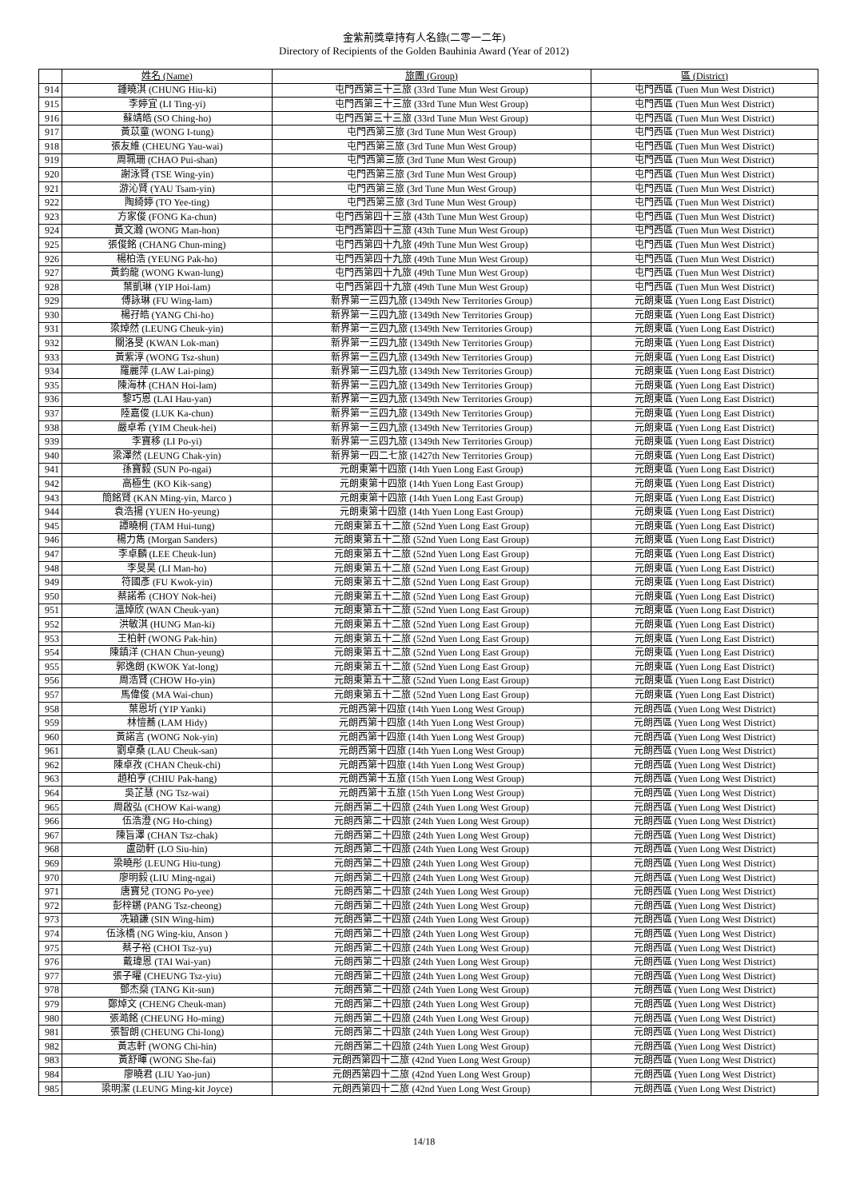金紫荊獎章持有人名錄(二零一二年)
Directory of Recipients of the Golden Bauhinia Award (Year of 2012)
| | 姓名 (Name) | 旅團 (Group) | 區 (District) |
| --- | --- | --- | --- |
| 914 | 鍾曉淇 (CHUNG Hiu-ki) | 屯門西第三十三旅 (33rd Tune Mun West Group) | 屯門西區 (Tuen Mun West District) |
| 915 | 李婷宜 (LI Ting-yi) | 屯門西第三十三旅 (33rd Tune Mun West Group) | 屯門西區 (Tuen Mun West District) |
| 916 | 蘇靖皓 (SO Ching-ho) | 屯門西第三十三旅 (33rd Tune Mun West Group) | 屯門西區 (Tuen Mun West District) |
| 917 | 黃苡童 (WONG I-tung) | 屯門西第三旅 (3rd Tune Mun West Group) | 屯門西區 (Tuen Mun West District) |
| 918 | 張友維 (CHEUNG Yau-wai) | 屯門西第三旅 (3rd Tune Mun West Group) | 屯門西區 (Tuen Mun West District) |
| 919 | 周珮珊 (CHAO Pui-shan) | 屯門西第三旅 (3rd Tune Mun West Group) | 屯門西區 (Tuen Mun West District) |
| 920 | 謝泳賢 (TSE Wing-yin) | 屯門西第三旅 (3rd Tune Mun West Group) | 屯門西區 (Tuen Mun West District) |
| 921 | 游沁賢 (YAU Tsam-yin) | 屯門西第三旅 (3rd Tune Mun West Group) | 屯門西區 (Tuen Mun West District) |
| 922 | 陶綺婷 (TO Yee-ting) | 屯門西第三旅 (3rd Tune Mun West Group) | 屯門西區 (Tuen Mun West District) |
| 923 | 方家俊 (FONG Ka-chun) | 屯門西第四十三旅 (43th Tune Mun West Group) | 屯門西區 (Tuen Mun West District) |
| 924 | 黃文瀚 (WONG Man-hon) | 屯門西第四十三旅 (43th Tune Mun West Group) | 屯門西區 (Tuen Mun West District) |
| 925 | 張俊銘 (CHANG Chun-ming) | 屯門西第四十九旅 (49th Tune Mun West Group) | 屯門西區 (Tuen Mun West District) |
| 926 | 楊柏浩 (YEUNG Pak-ho) | 屯門西第四十九旅 (49th Tune Mun West Group) | 屯門西區 (Tuen Mun West District) |
| 927 | 黃鈞龍 (WONG Kwan-lung) | 屯門西第四十九旅 (49th Tune Mun West Group) | 屯門西區 (Tuen Mun West District) |
| 928 | 葉凱琳 (YIP Hoi-lam) | 屯門西第四十九旅 (49th Tune Mun West Group) | 屯門西區 (Tuen Mun West District) |
| 929 | 傅詠琳 (FU Wing-lam) | 新界第一三四九旅 (1349th New Territories Group) | 元朗東區 (Yuen Long East District) |
| 930 | 楊孖皓 (YANG Chi-ho) | 新界第一三四九旅 (1349th New Territories Group) | 元朗東區 (Yuen Long East District) |
| 931 | 梁焯然 (LEUNG Cheuk-yin) | 新界第一三四九旅 (1349th New Territories Group) | 元朗東區 (Yuen Long East District) |
| 932 | 關洛旻 (KWAN Lok-man) | 新界第一三四九旅 (1349th New Territories Group) | 元朗東區 (Yuen Long East District) |
| 933 | 黃紫淳 (WONG Tsz-shun) | 新界第一三四九旅 (1349th New Territories Group) | 元朗東區 (Yuen Long East District) |
| 934 | 羅麗萍 (LAW Lai-ping) | 新界第一三四九旅 (1349th New Territories Group) | 元朗東區 (Yuen Long East District) |
| 935 | 陳海林 (CHAN Hoi-lam) | 新界第一三四九旅 (1349th New Territories Group) | 元朗東區 (Yuen Long East District) |
| 936 | 黎巧恩 (LAI Hau-yan) | 新界第一三四九旅 (1349th New Territories Group) | 元朗東區 (Yuen Long East District) |
| 937 | 陸嘉俊 (LUK Ka-chun) | 新界第一三四九旅 (1349th New Territories Group) | 元朗東區 (Yuen Long East District) |
| 938 | 嚴卓希 (YIM Cheuk-hei) | 新界第一三四九旅 (1349th New Territories Group) | 元朗東區 (Yuen Long East District) |
| 939 | 李寶移 (LI Po-yi) | 新界第一三四九旅 (1349th New Territories Group) | 元朗東區 (Yuen Long East District) |
| 940 | 梁澤然 (LEUNG Chak-yin) | 新界第一四二七旅 (1427th New Territories Group) | 元朗東區 (Yuen Long East District) |
| 941 | 孫寶毅 (SUN Po-ngai) | 元朗東第十四旅 (14th Yuen Long East Group) | 元朗東區 (Yuen Long East District) |
| 942 | 高極生 (KO Kik-sang) | 元朗東第十四旅 (14th Yuen Long East Group) | 元朗東區 (Yuen Long East District) |
| 943 | 簡銘賢 (KAN Ming-yin, Marco ) | 元朗東第十四旅 (14th Yuen Long East Group) | 元朗東區 (Yuen Long East District) |
| 944 | 袁浩揚 (YUEN Ho-yeung) | 元朗東第十四旅 (14th Yuen Long East Group) | 元朗東區 (Yuen Long East District) |
| 945 | 譚曉桐 (TAM Hui-tung) | 元朗東第五十二旅 (52nd Yuen Long East Group) | 元朗東區 (Yuen Long East District) |
| 946 | 楊力雋 (Morgan Sanders) | 元朗東第五十二旅 (52nd Yuen Long East Group) | 元朗東區 (Yuen Long East District) |
| 947 | 李卓麟 (LEE Cheuk-lun) | 元朗東第五十二旅 (52nd Yuen Long East Group) | 元朗東區 (Yuen Long East District) |
| 948 | 李旻昊 (LI Man-ho) | 元朗東第五十二旅 (52nd Yuen Long East Group) | 元朗東區 (Yuen Long East District) |
| 949 | 符國彥 (FU Kwok-yin) | 元朗東第五十二旅 (52nd Yuen Long East Group) | 元朗東區 (Yuen Long East District) |
| 950 | 蔡諾希 (CHOY Nok-hei) | 元朗東第五十二旅 (52nd Yuen Long East Group) | 元朗東區 (Yuen Long East District) |
| 951 | 溫焯欣 (WAN Cheuk-yan) | 元朗東第五十二旅 (52nd Yuen Long East Group) | 元朗東區 (Yuen Long East District) |
| 952 | 洪敏淇 (HUNG Man-ki) | 元朗東第五十二旅 (52nd Yuen Long East Group) | 元朗東區 (Yuen Long East District) |
| 953 | 王柏軒 (WONG Pak-hin) | 元朗東第五十二旅 (52nd Yuen Long East Group) | 元朗東區 (Yuen Long East District) |
| 954 | 陳鎮洋 (CHAN Chun-yeung) | 元朗東第五十二旅 (52nd Yuen Long East Group) | 元朗東區 (Yuen Long East District) |
| 955 | 郭逸朗 (KWOK Yat-long) | 元朗東第五十二旅 (52nd Yuen Long East Group) | 元朗東區 (Yuen Long East District) |
| 956 | 周浩賢 (CHOW Ho-yin) | 元朗東第五十二旅 (52nd Yuen Long East Group) | 元朗東區 (Yuen Long East District) |
| 957 | 馬偉俊 (MA Wai-chun) | 元朗東第五十二旅 (52nd Yuen Long East Group) | 元朗東區 (Yuen Long East District) |
| 958 | 葉恩圻 (YIP Yanki) | 元朗西第十四旅 (14th Yuen Long West Group) | 元朗西區 (Yuen Long West District) |
| 959 | 林愷蕎 (LAM Hidy) | 元朗西第十四旅 (14th Yuen Long West Group) | 元朗西區 (Yuen Long West District) |
| 960 | 黃諾言 (WONG Nok-yin) | 元朗西第十四旅 (14th Yuen Long West Group) | 元朗西區 (Yuen Long West District) |
| 961 | 劉卓桑 (LAU Cheuk-san) | 元朗西第十四旅 (14th Yuen Long West Group) | 元朗西區 (Yuen Long West District) |
| 962 | 陳卓孜 (CHAN Cheuk-chi) | 元朗西第十四旅 (14th Yuen Long West Group) | 元朗西區 (Yuen Long West District) |
| 963 | 趙柏亨 (CHIU Pak-hang) | 元朗西第十五旅 (15th Yuen Long West Group) | 元朗西區 (Yuen Long West District) |
| 964 | 吳芷慧 (NG Tsz-wai) | 元朗西第十五旅 (15th Yuen Long West Group) | 元朗西區 (Yuen Long West District) |
| 965 | 周啟弘 (CHOW Kai-wang) | 元朗西第二十四旅 (24th Yuen Long West Group) | 元朗西區 (Yuen Long West District) |
| 966 | 伍浩澄 (NG Ho-ching) | 元朗西第二十四旅 (24th Yuen Long West Group) | 元朗西區 (Yuen Long West District) |
| 967 | 陳旨澤 (CHAN Tsz-chak) | 元朗西第二十四旅 (24th Yuen Long West Group) | 元朗西區 (Yuen Long West District) |
| 968 | 盧劭軒 (LO Siu-hin) | 元朗西第二十四旅 (24th Yuen Long West Group) | 元朗西區 (Yuen Long West District) |
| 969 | 梁曉彤 (LEUNG Hiu-tung) | 元朗西第二十四旅 (24th Yuen Long West Group) | 元朗西區 (Yuen Long West District) |
| 970 | 廖明毅 (LIU Ming-ngai) | 元朗西第二十四旅 (24th Yuen Long West Group) | 元朗西區 (Yuen Long West District) |
| 971 | 唐寶兒 (TONG Po-yee) | 元朗西第二十四旅 (24th Yuen Long West Group) | 元朗西區 (Yuen Long West District) |
| 972 | 彭梓鏘 (PANG Tsz-cheong) | 元朗西第二十四旅 (24th Yuen Long West Group) | 元朗西區 (Yuen Long West District) |
| 973 | 冼穎謙 (SIN Wing-him) | 元朗西第二十四旅 (24th Yuen Long West Group) | 元朗西區 (Yuen Long West District) |
| 974 | 伍泳橋 (NG Wing-kiu, Anson ) | 元朗西第二十四旅 (24th Yuen Long West Group) | 元朗西區 (Yuen Long West District) |
| 975 | 蔡子裕 (CHOI Tsz-yu) | 元朗西第二十四旅 (24th Yuen Long West Group) | 元朗西區 (Yuen Long West District) |
| 976 | 戴瑋恩 (TAI Wai-yan) | 元朗西第二十四旅 (24th Yuen Long West Group) | 元朗西區 (Yuen Long West District) |
| 977 | 張子曜 (CHEUNG Tsz-yiu) | 元朗西第二十四旅 (24th Yuen Long West Group) | 元朗西區 (Yuen Long West District) |
| 978 | 鄧杰燊 (TANG Kit-sun) | 元朗西第二十四旅 (24th Yuen Long West Group) | 元朗西區 (Yuen Long West District) |
| 979 | 鄭焯文 (CHENG Cheuk-man) | 元朗西第二十四旅 (24th Yuen Long West Group) | 元朗西區 (Yuen Long West District) |
| 980 | 張澔銘 (CHEUNG Ho-ming) | 元朗西第二十四旅 (24th Yuen Long West Group) | 元朗西區 (Yuen Long West District) |
| 981 | 張智朗 (CHEUNG Chi-long) | 元朗西第二十四旅 (24th Yuen Long West Group) | 元朗西區 (Yuen Long West District) |
| 982 | 黃志軒 (WONG Chi-hin) | 元朗西第二十四旅 (24th Yuen Long West Group) | 元朗西區 (Yuen Long West District) |
| 983 | 黃舒暉 (WONG She-fai) | 元朗西第四十二旅 (42nd Yuen Long West Group) | 元朗西區 (Yuen Long West District) |
| 984 | 廖曉君 (LIU Yao-jun) | 元朗西第四十二旅 (42nd Yuen Long West Group) | 元朗西區 (Yuen Long West District) |
| 985 | 梁明潔 (LEUNG Ming-kit Joyce) | 元朗西第四十二旅 (42nd Yuen Long West Group) | 元朗西區 (Yuen Long West District) |
14/18